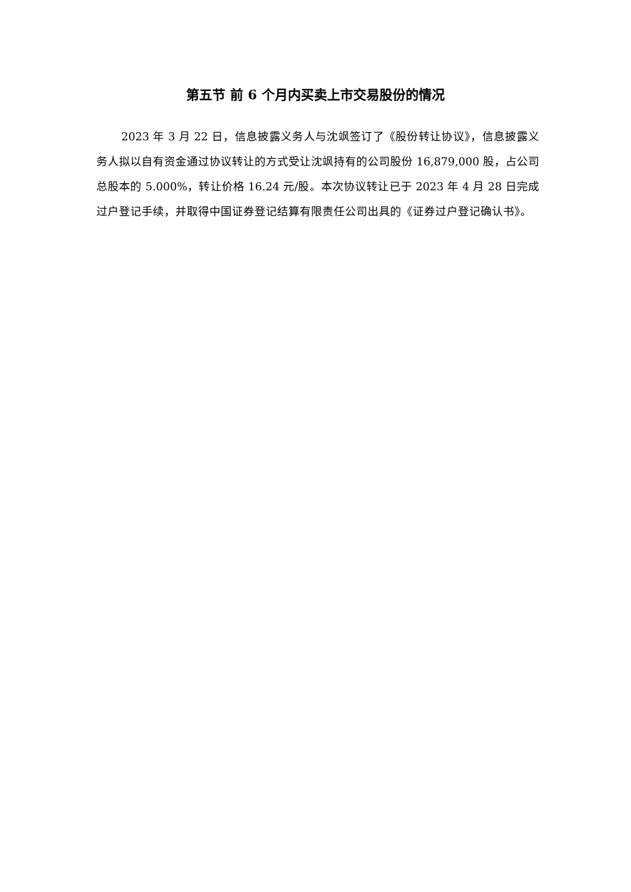第五节 前 6 个月内买卖上市交易股份的情况
2023 年 3 月 22 日，信息披露义务人与沈飒签订了《股份转让协议》，信息披露义务人拟以自有资金通过协议转让的方式受让沈飒持有的公司股份 16,879,000 股，占公司总股本的 5.000%，转让价格 16.24 元/股。本次协议转让已于 2023 年 4 月 28 日完成过户登记手续，并取得中国证券登记结算有限责任公司出具的《证券过户登记确认书》。